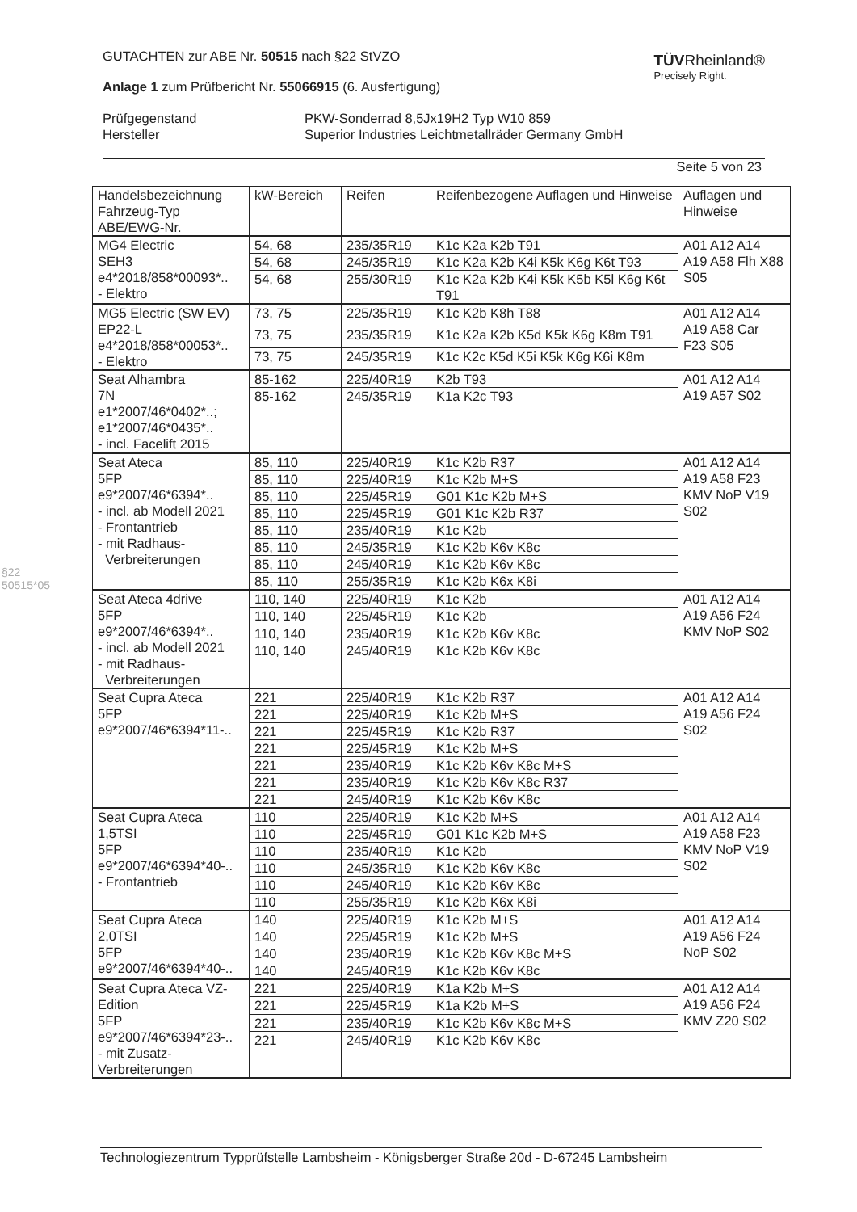§22 50515*05
TÜVRheinland®
Precisely Right.
GUTACHTEN zur ABE Nr. 50515 nach §22 StVZO
Anlage 1 zum Prüfbericht Nr. 55066915 (6. Ausfertigung)
| Prüfgegenstand Hersteller | PKW-Sonderrad 8,5Jx19H2 Typ W10 859 Superior Industries Leichtmetallräder Germany GmbH |
Seite 5 von 23
| Handelsbezeichnung Fahrzeug-Typ ABE/EWG-Nr. | kW-Bereich | Reifen | Reifenbezogene Auflagen und Hinweise | Auflagen und Hinweise |
| MG4 Electric SEH3 e4*2018/858*00093*.. - Elektro | 54, 68 | 235/35R19 | K1c K2a K2b T91 | A01 A12 A14 A19 A58 Flh X88 S05 |
| | 54, 68 | 245/35R19 | K1c K2a K2b K4i K5k K6g K6t T93 | |
| | 54, 68 | 255/30R19 | K1c K2a K2b K4i K5k K5b K5l K6g K6t T91 | |
| MG5 Electric (SW EV) EP22-L e4*2018/858*00053*.. - Elektro | 73, 75 | 225/35R19 | K1c K2b K8h T88 | A01 A12 A14 A19 A58 Car F23 S05 |
| | 73, 75 | 235/35R19 | K1c K2a K2b K5d K5k K6g K8m T91 | |
| | 73, 75 | 245/35R19 | K1c K2c K5d K5i K5k K6g K6i K8m | |
| Seat Alhambra 7N e1*2007/46*0402*..; e1*2007/46*0435*.. - incl. Facelift 2015 | 85-162 | 225/40R19 | K2b T93 | A01 A12 A14 A19 A57 S02 |
| | 85-162 | 245/35R19 | K1a K2c T93 | |
| Seat Ateca 5FP e9*2007/46*6394*.. - incl. ab Modell 2021 - Frontantrieb - mit Radhaus- Verbreiterungen | 85, 110 | 225/40R19 | K1c K2b R37 | A01 A12 A14 A19 A58 F23 KMV NoP V19 S02 |
| | 85, 110 | 225/40R19 | K1c K2b M+S | |
| | 85, 110 | 225/45R19 | G01 K1c K2b M+S | |
| | 85, 110 | 225/45R19 | G01 K1c K2b R37 | |
| | 85, 110 | 235/40R19 | K1c K2b | |
| | 85, 110 | 245/35R19 | K1c K2b K6v K8c | |
| | 85, 110 | 245/40R19 | K1c K2b K6v K8c | |
| | 85, 110 | 255/35R19 | K1c K2b K6x K8i | |
| Seat Ateca 4drive 5FP e9*2007/46*6394*.. - incl. ab Modell 2021 - mit Radhaus- Verbreiterungen | 110, 140 | 225/40R19 | K1c K2b | A01 A12 A14 A19 A56 F24 KMV NoP S02 |
| | 110, 140 | 225/45R19 | K1c K2b | |
| | 110, 140 | 235/40R19 | K1c K2b K6v K8c | |
| | 110, 140 | 245/40R19 | K1c K2b K6v K8c | |
| Seat Cupra Ateca 5FP e9*2007/46*6394*11-.. | 221 | 225/40R19 | K1c K2b R37 | A01 A12 A14 A19 A56 F24 S02 |
| | 221 | 225/40R19 | K1c K2b M+S | |
| | 221 | 225/45R19 | K1c K2b R37 | |
| | 221 | 225/45R19 | K1c K2b M+S | |
| | 221 | 235/40R19 | K1c K2b K6v K8c M+S | |
| | 221 | 235/40R19 | K1c K2b K6v K8c R37 | |
| | 221 | 245/40R19 | K1c K2b K6v K8c | |
| Seat Cupra Ateca 1,5TSI 5FP e9*2007/46*6394*40-.. - Frontantrieb | 110 | 225/40R19 | K1c K2b M+S | A01 A12 A14 A19 A58 F23 KMV NoP V19 S02 |
| | 110 | 225/45R19 | G01 K1c K2b M+S | |
| | 110 | 235/40R19 | K1c K2b | |
| | 110 | 245/35R19 | K1c K2b K6v K8c | |
| | 110 | 245/40R19 | K1c K2b K6v K8c | |
| | 110 | 255/35R19 | K1c K2b K6x K8i | |
| Seat Cupra Ateca 2,0TSI 5FP e9*2007/46*6394*40-.. | 140 | 225/40R19 | K1c K2b M+S | A01 A12 A14 A19 A56 F24 NoP S02 |
| | 140 | 225/45R19 | K1c K2b M+S | |
| | 140 | 235/40R19 | K1c K2b K6v K8c M+S | |
| | 140 | 245/40R19 | K1c K2b K6v K8c | |
| Seat Cupra Ateca VZ-Edition 5FP e9*2007/46*6394*23-.. - mit Zusatz- Verbreiterungen | 221 | 225/40R19 | K1a K2b M+S | A01 A12 A14 A19 A56 F24 KMV Z20 S02 |
| | 221 | 225/45R19 | K1a K2b M+S | |
| | 221 | 235/40R19 | K1c K2b K6v K8c M+S | |
| | 221 | 245/40R19 | K1c K2b K6v K8c | |
Technologiezentrum Typprüfstelle Lambsheim - Königsberger Straße 20d - D-67245 Lambsheim